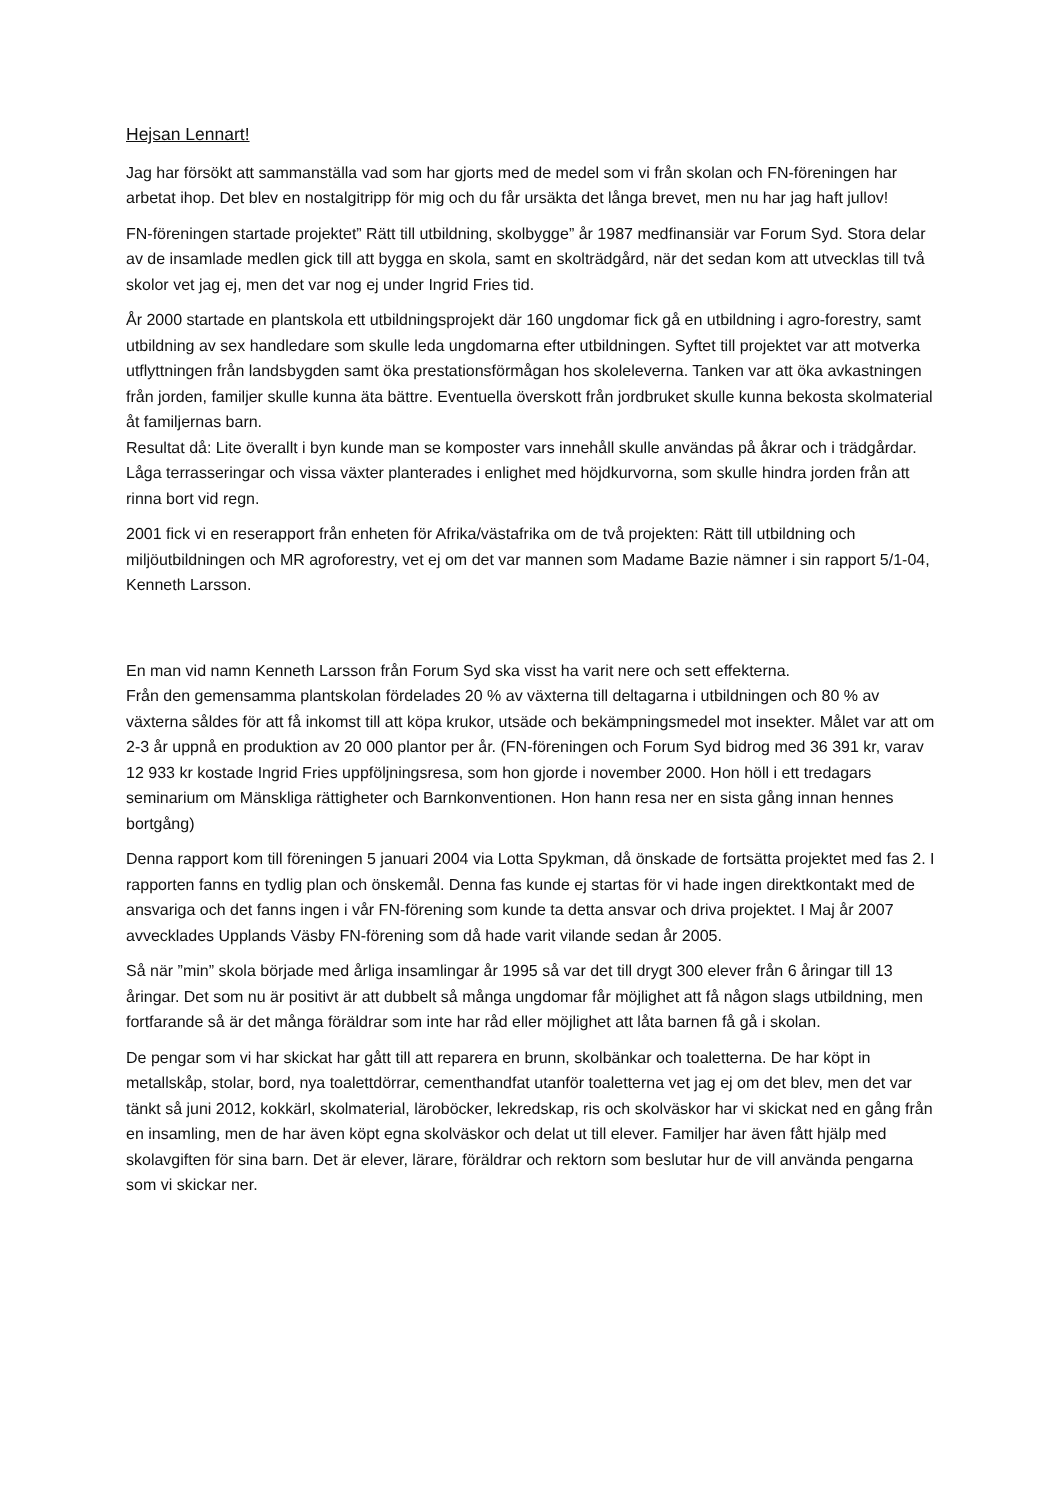Hejsan Lennart!
Jag har försökt att sammanställa vad som har gjorts med de medel som vi från skolan och FN-föreningen har arbetat ihop. Det blev en nostalgitripp för mig och du får ursäkta det långa brevet, men nu har jag haft jullov!
FN-föreningen startade projektet” Rätt till utbildning, skolbygge” år 1987 medfinansiär var Forum Syd. Stora delar av de insamlade medlen gick till att bygga en skola, samt en skolträdgård, när det sedan kom att utvecklas till två skolor vet jag ej, men det var nog ej under Ingrid Fries tid.
År 2000 startade en plantskola ett utbildningsprojekt där 160 ungdomar fick gå en utbildning i agro-forestry, samt utbildning av sex handledare som skulle leda ungdomarna efter utbildningen. Syftet till projektet var att motverka utflyttningen från landsbygden samt öka prestationsförmågan hos skoleleverna. Tanken var att öka avkastningen från jorden, familjer skulle kunna äta bättre. Eventuella överskott från jordbruket skulle kunna bekosta skolmaterial åt familjernas barn.
Resultat då: Lite överallt i byn kunde man se komposter vars innehåll skulle användas på åkrar och i trädgårdar. Låga terrasseringar och vissa växter planterades i enlighet med höjdkurvorna, som skulle hindra jorden från att rinna bort vid regn.
2001 fick vi en reserapport från enheten för Afrika/västafrika om de två projekten: Rätt till utbildning och miljöutbildningen och MR agroforestry, vet ej om det var mannen som Madame Bazie nämner i sin rapport 5/1-04, Kenneth Larsson.
En man vid namn Kenneth Larsson från Forum Syd ska visst ha varit nere och sett effekterna.
Från den gemensamma plantskolan fördelades 20 % av växterna till deltagarna i utbildningen och 80 % av växterna såldes för att få inkomst till att köpa krukor, utsäde och bekämpningsmedel mot insekter. Målet var att om 2-3 år uppnå en produktion av 20 000 plantor per år. (FN-föreningen och Forum Syd bidrog med 36 391 kr, varav 12 933 kr kostade Ingrid Fries uppföljningsresa, som hon gjorde i november 2000. Hon höll i ett tredagars seminarium om Mänskliga rättigheter och Barnkonventionen. Hon hann resa ner en sista gång innan hennes bortgång)
Denna rapport kom till föreningen 5 januari 2004 via Lotta Spykman, då önskade de fortsätta projektet med fas 2. I rapporten fanns en tydlig plan och önskemål. Denna fas kunde ej startas för vi hade ingen direktkontakt med de ansvariga och det fanns ingen i vår FN-förening som kunde ta detta ansvar och driva projektet. I Maj år 2007 avvecklades Upplands Väsby FN-förening som då hade varit vilande sedan år 2005.
Så när ”min” skola började med årliga insamlingar år 1995 så var det till drygt 300 elever från 6 åringar till 13 åringar. Det som nu är positivt är att dubbelt så många ungdomar får möjlighet att få någon slags utbildning, men fortfarande så är det många föräldrar som inte har råd eller möjlighet att låta barnen få gå i skolan.
De pengar som vi har skickat har gått till att reparera en brunn, skolbänkar och toaletterna. De har köpt in metallskåp, stolar, bord, nya toalettdörrar, cementhandfat utanför toaletterna vet jag ej om det blev, men det var tänkt så juni 2012, kokkärl, skolmaterial, läroböcker, lekredskap, ris och skolväskor har vi skickat ned en gång från en insamling, men de har även köpt egna skolväskor och delat ut till elever. Familjer har även fått hjälp med skolavgiften för sina barn. Det är elever, lärare, föräldrar och rektorn som beslutar hur de vill använda pengarna som vi skickar ner.